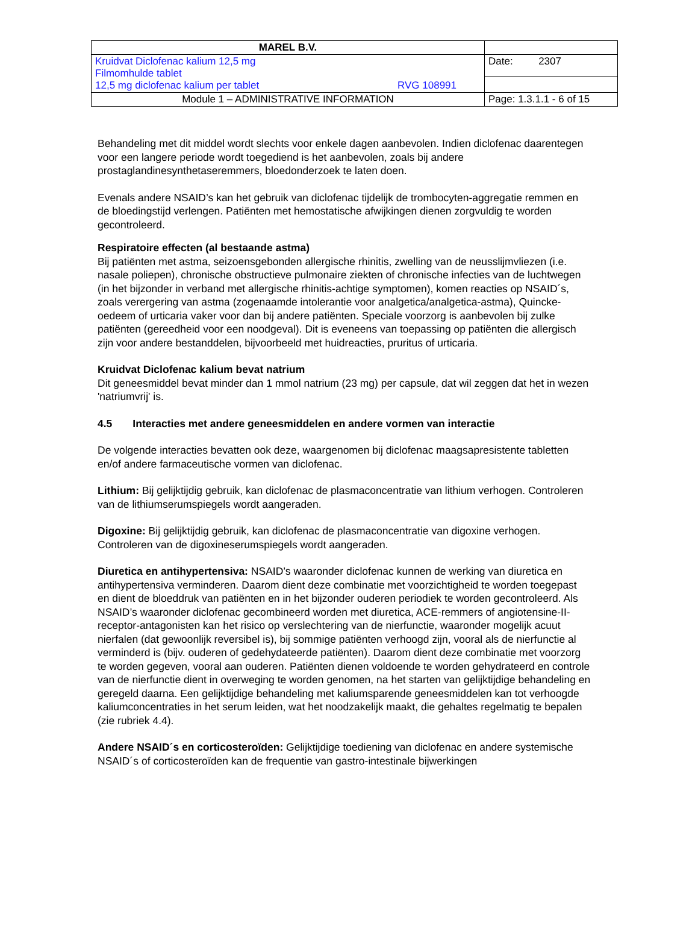| MAREL B.V. | |
| Kruidvat Diclofenac kalium 12,5 mg Filmomhulde tablet 12,5 mg diclofenac kalium per tablet RVG 108991 | Date: 2307 |
| Module 1 – ADMINISTRATIVE INFORMATION | Page: 1.3.1.1 - 6 of 15 |
Behandeling met dit middel wordt slechts voor enkele dagen aanbevolen. Indien diclofenac daarentegen voor een langere periode wordt toegediend is het aanbevolen, zoals bij andere prostaglandinesynthetaseremmers, bloedonderzoek te laten doen.
Evenals andere NSAID’s kan het gebruik van diclofenac tijdelijk de trombocyten-aggregatie remmen en de bloedingstijd verlengen. Patiënten met hemostatische afwijkingen dienen zorgvuldig te worden gecontroleerd.
Respiratoire effecten (al bestaande astma)
Bij patiënten met astma, seizoensgebonden allergische rhinitis, zwelling van de neusslijmvliezen (i.e. nasale poliepen), chronische obstructieve pulmonaire ziekten of chronische infecties van de luchtwegen (in het bijzonder in verband met allergische rhinitis-achtige symptomen), komen reacties op NSAID´s, zoals verergering van astma (zogenaamde intolerantie voor analgetica/analgetica-astma), Quincke-oedeem of urticaria vaker voor dan bij andere patiënten. Speciale voorzorg is aanbevolen bij zulke patiënten (gereedheid voor een noodgeval). Dit is eveneens van toepassing op patiënten die allergisch zijn voor andere bestanddelen, bijvoorbeeld met huidreacties, pruritus of urticaria.
Kruidvat Diclofenac kalium bevat natrium
Dit geneesmiddel bevat minder dan 1 mmol natrium (23 mg) per capsule, dat wil zeggen dat het in wezen 'natriumvrij' is.
4.5 Interacties met andere geneesmiddelen en andere vormen van interactie
De volgende interacties bevatten ook deze, waargenomen bij diclofenac maagsapresistente tabletten en/of andere farmaceutische vormen van diclofenac.
Lithium: Bij gelijktijdig gebruik, kan diclofenac de plasmaconcentratie van lithium verhogen. Controleren van de lithiumserumspiegels wordt aangeraden.
Digoxine: Bij gelijktijdig gebruik, kan diclofenac de plasmaconcentratie van digoxine verhogen. Controleren van de digoxineserumspiegels wordt aangeraden.
Diuretica en antihypertensiva: NSAID’s waaronder diclofenac kunnen de werking van diuretica en antihypertensiva verminderen. Daarom dient deze combinatie met voorzichtigheid te worden toegepast en dient de bloeddruk van patiënten en in het bijzonder ouderen periodiek te worden gecontroleerd. Als NSAID’s waaronder diclofenac gecombineerd worden met diuretica, ACE-remmers of angiotensine-II-receptor-antagonisten kan het risico op verslechtering van de nierfunctie, waaronder mogelijk acuut nierfalen (dat gewoonlijk reversibel is), bij sommige patiënten verhoogd zijn, vooral als de nierfunctie al verminderd is (bijv. ouderen of gedehydateerde patiënten). Daarom dient deze combinatie met voorzorg te worden gegeven, vooral aan ouderen. Patiënten dienen voldoende te worden gehydrateerd en controle van de nierfunctie dient in overweging te worden genomen, na het starten van gelijktijdige behandeling en geregeld daarna. Een gelijktijdige behandeling met kaliumsparende geneesmiddelen kan tot verhoogde kaliumconcentraties in het serum leiden, wat het noodzakelijk maakt, die gehaltes regelmatig te bepalen (zie rubriek 4.4).
Andere NSAID´s en corticosteroïden: Gelijktijdige toediening van diclofenac en andere systemische NSAID´s of corticosteroïden kan de frequentie van gastro-intestinale bijwerkingen